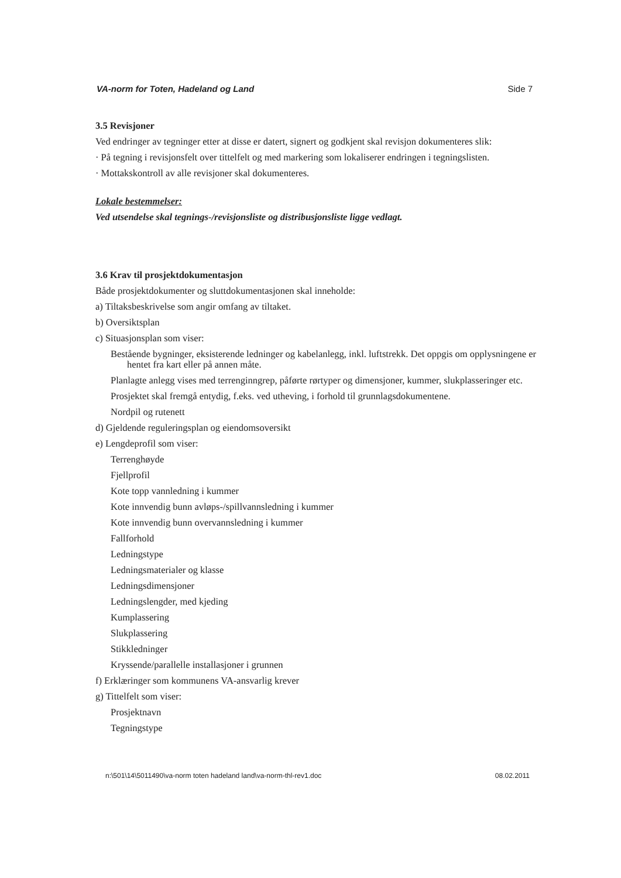VA-norm for Toten, Hadeland og Land Side 7
3.5 Revisjoner
Ved endringer av tegninger etter at disse er datert, signert og godkjent skal revisjon dokumenteres slik:
· På tegning i revisjonsfelt over tittelfelt og med markering som lokaliserer endringen i tegningslisten.
· Mottakskontroll av alle revisjoner skal dokumenteres.
Lokale bestemmelser:
Ved utsendelse skal tegnings-/revisjonsliste og distribusjonsliste ligge vedlagt.
3.6 Krav til prosjektdokumentasjon
Både prosjektdokumenter og sluttdokumentasjonen skal inneholde:
a) Tiltaksbeskrivelse som angir omfang av tiltaket.
b) Oversiktsplan
c) Situasjonsplan som viser:
Bestående bygninger, eksisterende ledninger og kabelanlegg, inkl. luftstrekk. Det oppgis om opplysningene er hentet fra kart eller på annen måte.
Planlagte anlegg vises med terrenginngrep, påførte rørtyper og dimensjoner, kummer, slukplasseringer etc.
Prosjektet skal fremgå entydig, f.eks. ved utheving, i forhold til grunnlagsdokumentene.
Nordpil og rutenett
d) Gjeldende reguleringsplan og eiendomsoversikt
e) Lengdeprofil som viser:
Terrenghøyde
Fjellprofil
Kote topp vannledning i kummer
Kote innvendig bunn avløps-/spillvannsledning i kummer
Kote innvendig bunn overvannsledning i kummer
Fallforhold
Ledningstype
Ledningsmaterialer og klasse
Ledningsdimensjoner
Ledningslengder, med kjeding
Kumplassering
Slukplassering
Stikkledninger
Kryssende/parallelle installasjoner i grunnen
f) Erklæringer som kommunens VA-ansvarlig krever
g) Tittelfelt som viser:
Prosjektnavn
Tegningstype
n:\501\14\5011490\va-norm toten hadeland land\va-norm-thl-rev1.doc 08.02.2011